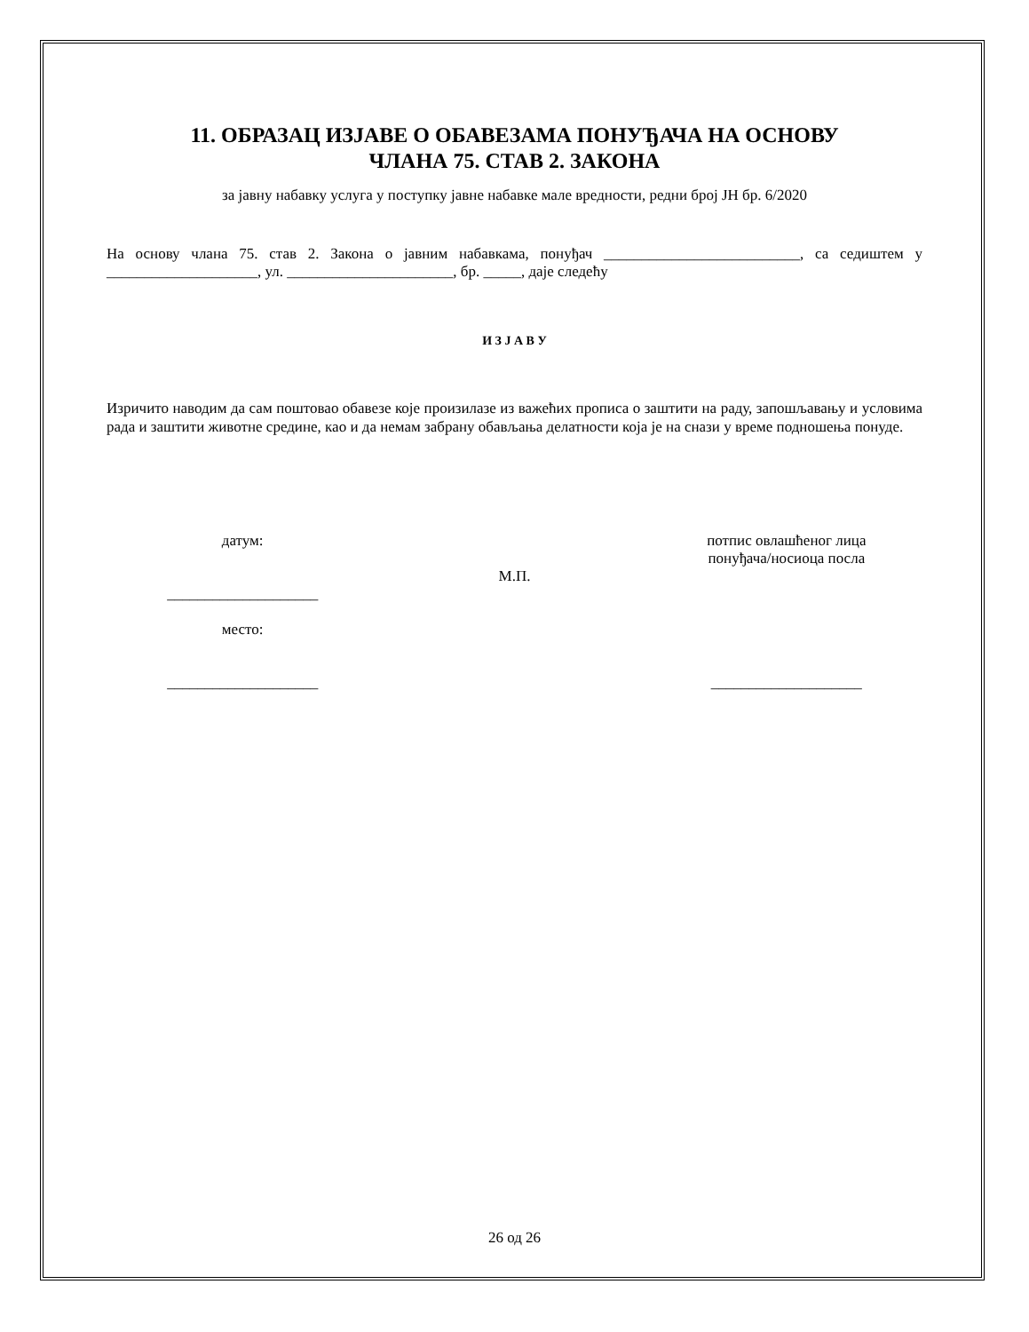11. ОБРАЗАЦ ИЗЈАВЕ О ОБАВЕЗАМА ПОНУЂАЧА НА ОСНОВУ
ЧЛАНА 75. СТАВ 2. ЗАКОНА
за јавну набавку услуга у поступку јавне набавке мале вредности, редни број ЈН бр. 6/2020
На основу члана 75. став 2. Закона о јавним набавкама, понуђач __________________________, са седиштем у ____________________, ул. ______________________, бр. _____, даје следећу
И З Ј А В У
Изричито наводим да сам поштовао обавезе које произилазе из важећих прописа о заштити на раду, запошљавању и условима рада и заштити животне средине, као и да немам забрану обављања делатности која је на снази у време подношења понуде.
датум:
____________________
место:
____________________
М.П. потпис овлашћеног лица
понуђача/носиоца посла
____________________
26 од 26